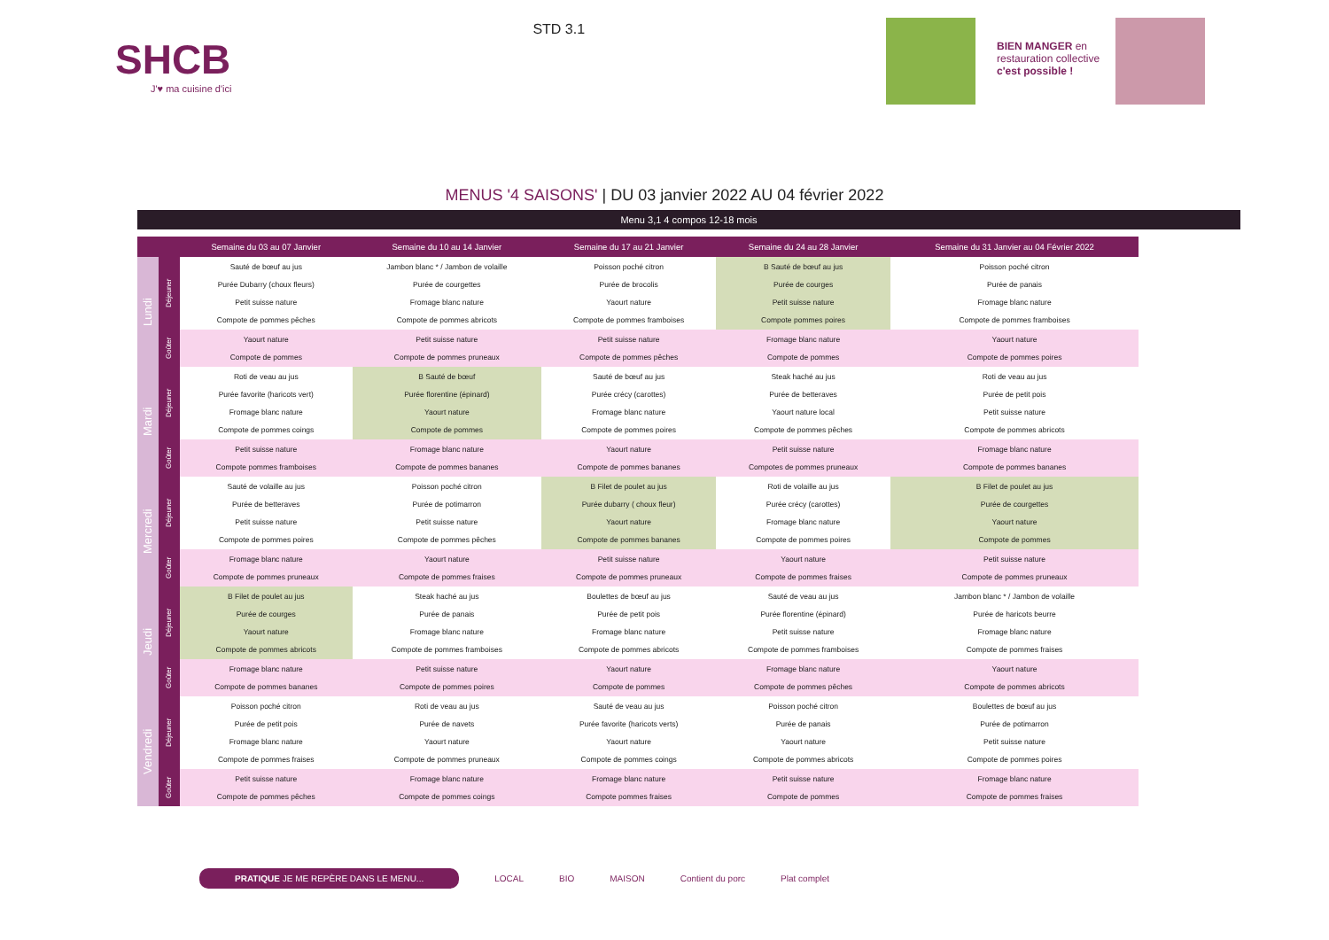SHCB
J'♥ ma cuisine d'ici
STD 3.1
BIEN MANGER en
restauration collective
c'est possible !
MENUS '4 SAISONS' | DU 03 janvier 2022 AU 04 février 2022
Menu 3,1 4 compos 12-18 mois
| | | Semaine du 03 au 07 Janvier | Semaine du 10 au 14 Janvier | Semaine du 17 au 21 Janvier | Semaine du 24 au 28 Janvier | Semaine du 31 Janvier au 04 Février 2022 |
| --- | --- | --- | --- | --- | --- | --- |
| Lundi | Déjeuner | Sauté de bœuf au jus Purée Dubarry (choux fleurs) Petit suisse nature Compote de pommes pêches | Jambon blanc * / Jambon de volaille Purée de courgettes Fromage blanc nature Compote de pommes abricots | Poisson poché citron Purée de brocolis Yaourt nature Compote de pommes framboises | B Sauté de bœuf au jus Purée de courges Petit suisse nature Compote pommes poires | Poisson poché citron Purée de panais Fromage blanc nature Compote de pommes framboises |
| | Goûter | Yaourt nature Compote de pommes | Petit suisse nature Compote de pommes pruneaux | Petit suisse nature Compote de pommes pêches | Fromage blanc nature Compote de pommes | Yaourt nature Compote de pommes poires |
| Mardi | Déjeuner | Roti de veau au jus Purée favorite (haricots vert) Fromage blanc nature Compote de pommes coings | B Sauté de bœuf Purée florentine (épinard) Yaourt nature Compote de pommes | Sauté de bœuf au jus Purée crécy (carottes) Fromage blanc nature Compote de pommes poires | Steak haché au jus Purée de betteraves Yaourt nature local Compote de pommes pêches | Roti de veau au jus Purée de petit pois Petit suisse nature Compote de pommes abricots |
| | Goûter | Petit suisse nature Compote pommes framboises | Fromage blanc nature Compote de pommes bananes | Yaourt nature Compote de pommes bananes | Petit suisse nature Compotes de pommes pruneaux | Fromage blanc nature Compote de pommes bananes |
| Mercredi | Déjeuner | Sauté de volaille au jus Purée de betteraves Petit suisse nature Compote de pommes poires | Poisson poché citron Purée de potimarron Petit suisse nature Compote de pommes pêches | B Filet de poulet au jus Purée dubarry ( choux fleur) Yaourt nature Compote de pommes bananes | Roti de volaille au jus Purée crécy (carottes) Fromage blanc nature Compote de pommes poires | B Filet de poulet au jus Purée de courgettes Yaourt nature Compote de pommes |
| | Goûter | Fromage blanc nature Compote de pommes pruneaux | Yaourt nature Compote de pommes fraises | Petit suisse nature Compote de pommes pruneaux | Yaourt nature Compote de pommes fraises | Petit suisse nature Compote de pommes pruneaux |
| Jeudi | Déjeuner | B Filet de poulet au jus Purée de courges Yaourt nature Compote de pommes abricots | Steak haché au jus Purée de panais Fromage blanc nature Compote de pommes framboises | Boulettes de bœuf au jus Purée de petit pois Fromage blanc nature Compote de pommes abricots | Sauté de veau au jus Purée florentine (épinard) Petit suisse nature Compote de pommes framboises | Jambon blanc * / Jambon de volaille Purée de haricots beurre Fromage blanc nature Compote de pommes fraises |
| | Goûter | Fromage blanc nature Compote de pommes bananes | Petit suisse nature Compote de pommes poires | Yaourt nature Compote de pommes | Fromage blanc nature Compote de pommes pêches | Yaourt nature Compote de pommes abricots |
| Vendredi | Déjeuner | Poisson poché citron Purée de petit pois Fromage blanc nature Compote de pommes fraises | Roti de veau au jus Purée de navets Yaourt nature Compote de pommes pruneaux | Sauté de veau au jus Purée favorite (haricots verts) Yaourt nature Compote de pommes coings | Poisson poché citron Purée de panais Yaourt nature Compote de pommes abricots | Boulettes de bœuf au jus Purée de potimarron Petit suisse nature Compote de pommes poires |
| | Goûter | Petit suisse nature Compote de pommes pêches | Fromage blanc nature Compote de pommes coings | Fromage blanc nature Compote pommes fraises | Petit suisse nature Compote de pommes | Fromage blanc nature Compote de pommes fraises |
PRATIQUE JE ME REPÈRE DANS LE MENU... LOCAL BIO MAISON Contient du porc Plat complet